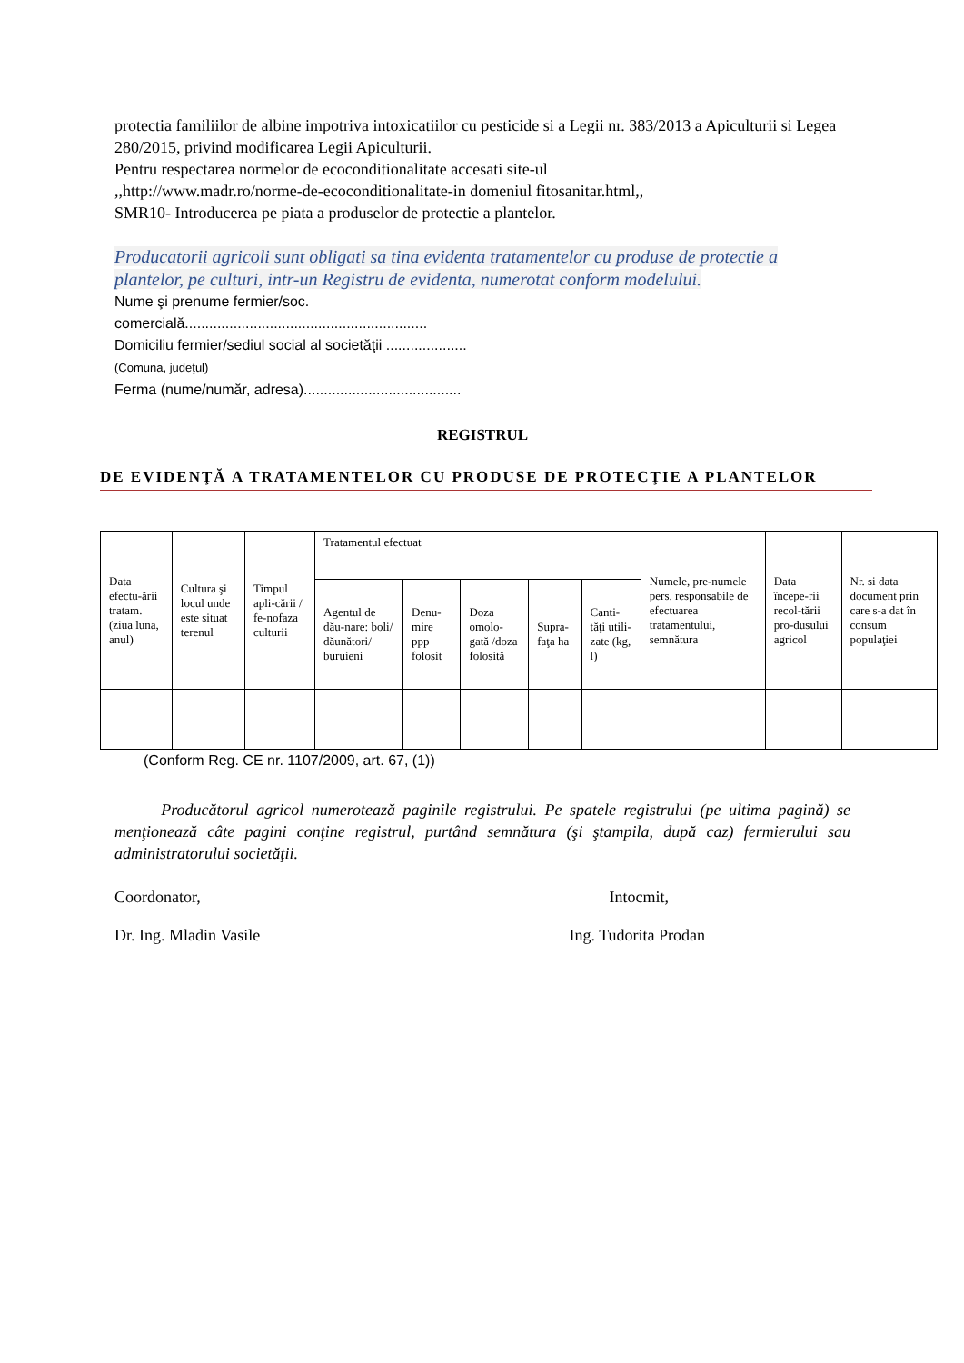protectia familiilor de albine impotriva intoxicatiilor cu pesticide si a Legii nr. 383/2013 a Apiculturii si Legea 280/2015, privind modificarea Legii Apiculturii.
Pentru respectarea normelor de ecoconditionalitate accesati site-ul
,,http://www.madr.ro/norme-de-ecoconditionalitate-in domeniul fitosanitar.html,,
SMR10- Introducerea pe piata a produselor de protectie a plantelor.
Producatorii agricoli sunt obligati sa tina evidenta tratamentelor cu produse de protectie a plantelor, pe culturi, intr-un Registru de evidenta, numerotat conform modelului.
Nume şi prenume fermier/soc.
comercială............................................................
Domiciliu fermier/sediul social al societăţii ....................
(Comuna, judeţul)
Ferma (nume/număr, adresa).......................................
REGISTRUL
DE EVIDENŢĂ A TRATAMENTELOR CU PRODUSE DE PROTECŢIE A PLANTELOR
| Data efectu-ării tratam. (ziua luna, anul) | Cultura şi locul unde este situat terenul | Timpul apli-cării / fe-nofaza culturii | Tratamentul efectuat | | | | | Numele, pre-numele pers. responsabile de efectuarea tratamentului, semnătura | Data începe-rii recol-tării pro-dusului agricol | Nr. si data document prin care s-a dat în consum populaţiei |
| | | | Agentul de dău-nare: boli/ dăunători/ buruieni | Denu-mire ppp folosit | Doza omolo-gată /doza folosită | Supra-faţa ha | Canti-tăţi utili-zate (kg, l) | | | |
(Conform Reg. CE nr. 1107/2009, art. 67, (1))
Producătorul agricol numerotează paginile registrului. Pe spatele registrului (pe ultima pagină) se menţionează câte pagini conţine registrul, purtând semnătura (şi ştampila, după caz) fermierului sau administratorului societăţii.
Coordonator, Intocmit,
Dr. Ing. Mladin Vasile Ing. Tudorita Prodan